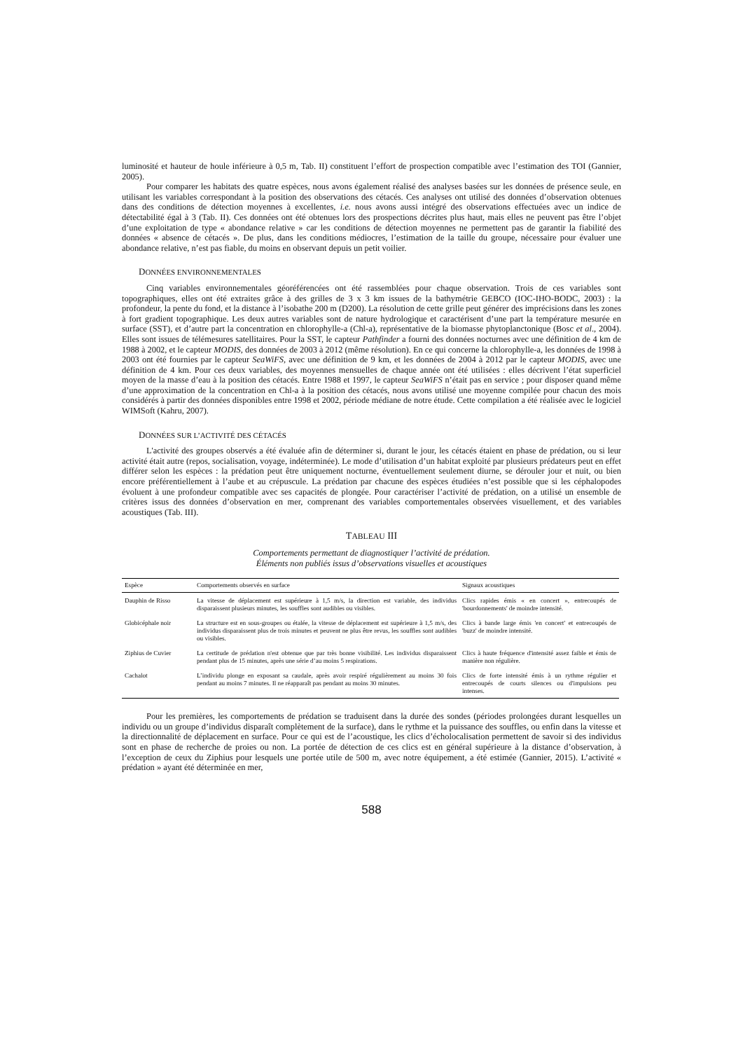luminosité et hauteur de houle inférieure à 0,5 m, Tab. II) constituent l’effort de prospection compatible avec l’estimation des TOI (Gannier, 2005).
Pour comparer les habitats des quatre espèces, nous avons également réalisé des analyses basées sur les données de présence seule, en utilisant les variables correspondant à la position des observations des cétacés. Ces analyses ont utilisé des données d’observation obtenues dans des conditions de détection moyennes à excellentes, i.e. nous avons aussi intégré des observations effectuées avec un indice de détectabilité égal à 3 (Tab. II). Ces données ont été obtenues lors des prospections décrites plus haut, mais elles ne peuvent pas être l’objet d’une exploitation de type « abondance relative » car les conditions de détection moyennes ne permettent pas de garantir la fiabilité des données « absence de cétacés ». De plus, dans les conditions médiocres, l’estimation de la taille du groupe, nécessaire pour évaluer une abondance relative, n’est pas fiable, du moins en observant depuis un petit voilier.
DONNÉES ENVIRONNEMENTALES
Cinq variables environnementales géoréférencées ont été rassemblées pour chaque observation. Trois de ces variables sont topographiques, elles ont été extraites grâce à des grilles de 3 x 3 km issues de la bathymétrie GEBCO (IOC-IHO-BODC, 2003) : la profondeur, la pente du fond, et la distance à l’isobathe 200 m (D200). La résolution de cette grille peut générer des imprécisions dans les zones à fort gradient topographique. Les deux autres variables sont de nature hydrologique et caractérisent d’une part la température mesurée en surface (SST), et d’autre part la concentration en chlorophylle-a (Chl-a), représentative de la biomasse phytoplanctonique (Bosc et al., 2004). Elles sont issues de télémesures satellitaires. Pour la SST, le capteur Pathfinder a fourni des données nocturnes avec une définition de 4 km de 1988 à 2002, et le capteur MODIS, des données de 2003 à 2012 (même résolution). En ce qui concerne la chlorophylle-a, les données de 1998 à 2003 ont été fournies par le capteur SeaWiFS, avec une définition de 9 km, et les données de 2004 à 2012 par le capteur MODIS, avec une définition de 4 km. Pour ces deux variables, des moyennes mensuelles de chaque année ont été utilisées : elles décrivent l’état superficiel moyen de la masse d’eau à la position des cétacés. Entre 1988 et 1997, le capteur SeaWiFS n’était pas en service ; pour disposer quand même d’une approximation de la concentration en Chl-a à la position des cétacés, nous avons utilisé une moyenne compilée pour chacun des mois considérés à partir des données disponibles entre 1998 et 2002, période médiane de notre étude. Cette compilation a été réalisée avec le logiciel WIMSoft (Kahru, 2007).
DONNÉES SUR L’ACTIVITÉ DES CÉTACÉS
L'activité des groupes observés a été évaluée afin de déterminer si, durant le jour, les cétacés étaient en phase de prédation, ou si leur activité était autre (repos, socialisation, voyage, indéterminée). Le mode d’utilisation d’un habitat exploité par plusieurs prédateurs peut en effet différer selon les espèces : la prédation peut être uniquement nocturne, éventuellement seulement diurne, se dérouler jour et nuit, ou bien encore préférentiellement à l’aube et au crépuscule. La prédation par chacune des espèces étudiées n’est possible que si les céphalopodes évoluent à une profondeur compatible avec ses capacités de plongée. Pour caractériser l’activité de prédation, on a utilisé un ensemble de critères issus des données d’observation en mer, comprenant des variables comportementales observées visuellement, et des variables acoustiques (Tab. III).
TABLEAU III
Comportements permettant de diagnostiquer l’activité de prédation.
Éléments non publiés issus d’observations visuelles et acoustiques
| Espèce | Comportements observés en surface | Signaux acoustiques |
| --- | --- | --- |
| Dauphin de Risso | La vitesse de déplacement est supérieure à 1,5 m/s, la direction est variable, des individus disparaissent plusieurs minutes, les souffles sont audibles ou visibles. | Clics rapides émis « en concert », entrecoupés de 'bourdonnements' de moindre intensité. |
| Globicéphale noir | La structure est en sous-groupes ou étalée, la vitesse de déplacement est supérieure à 1,5 m/s, des individus disparaissent plus de trois minutes et peuvent ne plus être revus, les souffles sont audibles ou visibles. | Clics à bande large émis 'en concert' et entrecoupés de 'buzz' de moindre intensité. |
| Ziphius de Cuvier | La certitude de prédation n'est obtenue que par très bonne visibilité. Les individus disparaissent pendant plus de 15 minutes, après une série d’au moins 5 respirations. | Clics à haute fréquence d'intensité assez faible et émis de manière non régulière. |
| Cachalot | L’individu plonge en exposant sa caudale, après avoir respiré régulièrement au moins 30 fois pendant au moins 7 minutes. Il ne réapparaît pas pendant au moins 30 minutes. | Clics de forte intensité émis à un rythme régulier et entrecoupés de courts silences ou d'impulsions peu intenses. |
Pour les premières, les comportements de prédation se traduisent dans la durée des sondes (périodes prolongées durant lesquelles un individu ou un groupe d’individus disparaît complètement de la surface), dans le rythme et la puissance des souffles, ou enfin dans la vitesse et la directionnalité de déplacement en surface. Pour ce qui est de l’acoustique, les clics d’écholocalisation permettent de savoir si des individus sont en phase de recherche de proies ou non. La portée de détection de ces clics est en général supérieure à la distance d’observation, à l’exception de ceux du Ziphius pour lesquels une portée utile de 500 m, avec notre équipement, a été estimée (Gannier, 2015). L’activité « prédation » ayant été déterminée en mer,
588